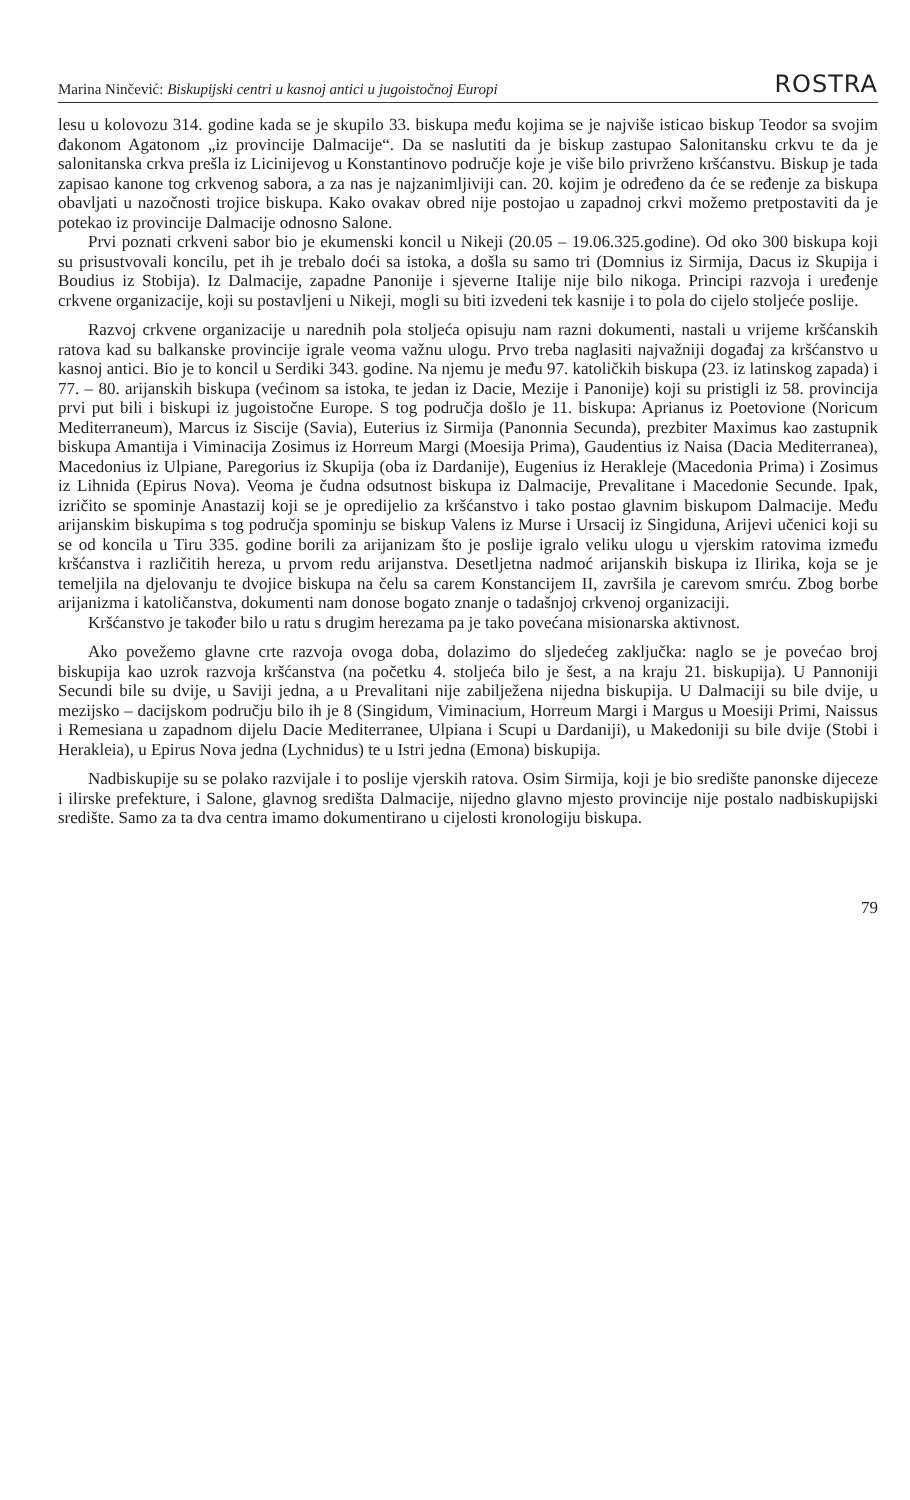Marina Ninčević: Biskupijski centri u kasnoj antici u jugoistočnoj Europi ROSTRA
lesu u kolovozu 314. godine kada se je skupilo 33. biskupa među kojima se je najviše isticao biskup Teodor sa svojim đakonom Agatonom „iz provincije Dalmacije“. Da se naslutiti da je biskup zastupao Salonitansku crkvu te da je salonitanska crkva prešla iz Licinijevog u Konstantinovo područje koje je više bilo privrženo kršćanstvu. Biskup je tada zapisao kanone tog crkvenog sabora, a za nas je najzanimljiviji can. 20. kojim je određeno da će se ređenje za biskupa obavljati u nazočnosti trojice biskupa. Kako ovakav obred nije postojao u zapadnoj crkvi možemo pretpostaviti da je potekao iz provincije Dalmacije odnosno Salone.
Prvi poznati crkveni sabor bio je ekumenski koncil u Nikeji (20.05 – 19.06.325.godine). Od oko 300 biskupa koji su prisustvovali koncilu, pet ih je trebalo doći sa istoka, a došla su samo tri (Domnius iz Sirmija, Dacus iz Skupija i Boudius iz Stobija). Iz Dalmacije, zapadne Panonije i sjeverne Italije nije bilo nikoga. Principi razvoja i uređenje crkvene organizacije, koji su postavljeni u Nikeji, mogli su biti izvedeni tek kasnije i to pola do cijelo stoljeće poslije.
Razvoj crkvene organizacije u narednih pola stoljeća opisuju nam razni dokumenti, nastali u vrijeme kršćanskih ratova kad su balkanske provincije igrale veoma važnu ulogu. Prvo treba naglasiti najvažniji događaj za kršćanstvo u kasnoj antici. Bio je to koncil u Serdiki 343. godine. Na njemu je među 97. katoličkih biskupa (23. iz latinskog zapada) i 77. – 80. arijanskih biskupa (većinom sa istoka, te jedan iz Dacie, Mezije i Panonije) koji su pristigli iz 58. provincija prvi put bili i biskupi iz jugoistočne Europe. S tog područja došlo je 11. biskupa: Aprianus iz Poetovione (Noricum Mediterraneum), Marcus iz Siscije (Savia), Euterius iz Sirmija (Panonnia Secunda), prezbiter Maximus kao zastupnik biskupa Amantija i Viminacija Zosimus iz Horreum Margi (Moesija Prima), Gaudentius iz Naisa (Dacia Mediterranea), Macedonius iz Ulpiane, Paregorius iz Skupija (oba iz Dardanije), Eugenius iz Herakleje (Macedonia Prima) i Zosimus iz Lihnida (Epirus Nova). Veoma je čudna odsutnost biskupa iz Dalmacije, Prevalitane i Macedonie Secunde. Ipak, izričito se spominje Anastazij koji se je opredijelio za kršćanstvo i tako postao glavnim biskupom Dalmacije. Među arijanskim biskupima s tog područja spominju se biskup Valens iz Murse i Ursacij iz Singiduna, Arijevi učenici koji su se od koncila u Tiru 335. godine borili za arijanizam što je poslije igralo veliku ulogu u vjerskim ratovima između kršćanstva i različitih hereza, u prvom redu arijanstva. Desetljetna nadmoć arijanskih biskupa iz Ilirika, koja se je temeljila na djelovanju te dvojice biskupa na čelu sa carem Konstancijem II, završila je carevom smrću. Zbog borbe arijanizma i katoličanstva, dokumenti nam donose bogato znanje o tadašnjoj crkvenoj organizaciji.
Kršćanstvo je također bilo u ratu s drugim herezama pa je tako povećana misionarska aktivnost.
Ako povežemo glavne crte razvoja ovoga doba, dolazimo do sljedećeg zaključka: naglo se je povećao broj biskupija kao uzrok razvoja kršćanstva (na početku 4. stoljeća bilo je šest, a na kraju 21. biskupija). U Pannoniji Secundi bile su dvije, u Saviji jedna, a u Prevalitani nije zabilježena nijedna biskupija. U Dalmaciji su bile dvije, u mezijsko – dacijskom području bilo ih je 8 (Singidum, Viminacium, Horreum Margi i Margus u Moesiji Primi, Naissus i Remesiana u zapadnom dijelu Dacie Mediterranee, Ulpiana i Scupi u Dardaniji), u Makedoniji su bile dvije (Stobi i Herakleia), u Epirus Nova jedna (Lychnidus) te u Istri jedna (Emona) biskupija.
Nadbiskupije su se polako razvijale i to poslije vjerskih ratova. Osim Sirmija, koji je bio središte panonske dijeceze i ilirske prefekture, i Salone, glavnog središta Dalmacije, nijedno glavno mjesto provincije nije postalo nadbiskupijski središte. Samo za ta dva centra imamo dokumentirano u cijelosti kronologiju biskupa.
79